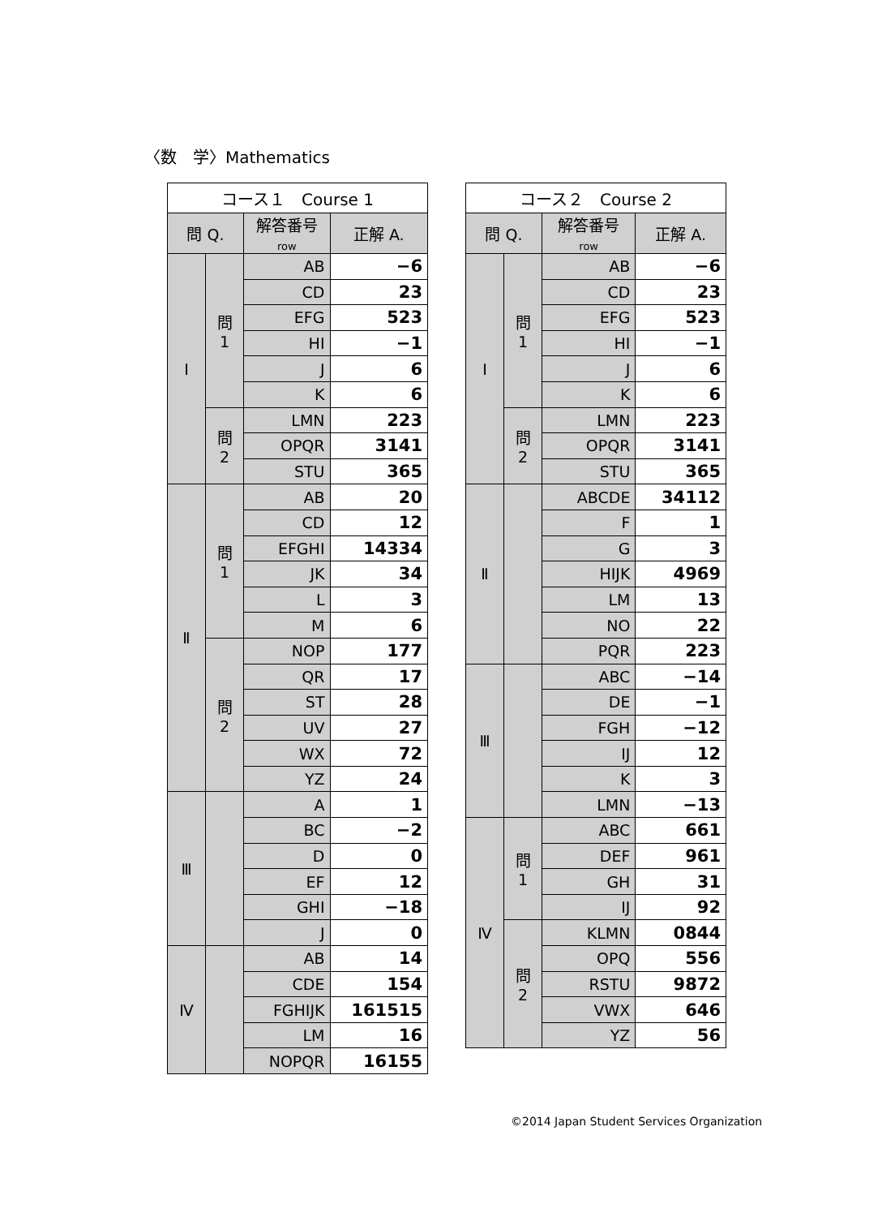〈数　学〉Mathematics
| コース１ Course 1 | | | |
| --- | --- | --- | --- |
| 問 Q. | | 解答番号 row | 正解 A. |
| Ⅰ | 問 1 | AB | −6 |
| | | CD | 23 |
| | | EFG | 523 |
| | | HI | −1 |
| | | J | 6 |
| | | K | 6 |
| | 問 2 | LMN | 223 |
| | | OPQR | 3141 |
| | | STU | 365 |
| Ⅱ | 問 1 | AB | 20 |
| | | CD | 12 |
| | | EFGHI | 14334 |
| | | JK | 34 |
| | | L | 3 |
| | | M | 6 |
| | 問 2 | NOP | 177 |
| | | QR | 17 |
| | | ST | 28 |
| | | UV | 27 |
| | | WX | 72 |
| | | YZ | 24 |
| Ⅲ | | A | 1 |
| | | BC | −2 |
| | | D | 0 |
| | | EF | 12 |
| | | GHI | −18 |
| | | J | 0 |
| Ⅳ | | AB | 14 |
| | | CDE | 154 |
| | | FGHIJK | 161515 |
| | | LM | 16 |
| | | NOPQR | 16155 |
| コース２ Course 2 | | | |
| --- | --- | --- | --- |
| 問 Q. | | 解答番号 row | 正解 A. |
| Ⅰ | 問 1 | AB | −6 |
| | | CD | 23 |
| | | EFG | 523 |
| | | HI | −1 |
| | | J | 6 |
| | | K | 6 |
| | 問 2 | LMN | 223 |
| | | OPQR | 3141 |
| | | STU | 365 |
| Ⅱ | | ABCDE | 34112 |
| | | F | 1 |
| | | G | 3 |
| | | HIJK | 4969 |
| | | LM | 13 |
| | | NO | 22 |
| | | PQR | 223 |
| Ⅲ | | ABC | −14 |
| | | DE | −1 |
| | | FGH | −12 |
| | | IJ | 12 |
| | | K | 3 |
| | | LMN | −13 |
| Ⅳ | 問 1 | ABC | 661 |
| | | DEF | 961 |
| | | GH | 31 |
| | | IJ | 92 |
| | 問 2 | KLMN | 0844 |
| | | OPQ | 556 |
| | | RSTU | 9872 |
| | | VWX | 646 |
| | | YZ | 56 |
©2014 Japan Student Services Organization